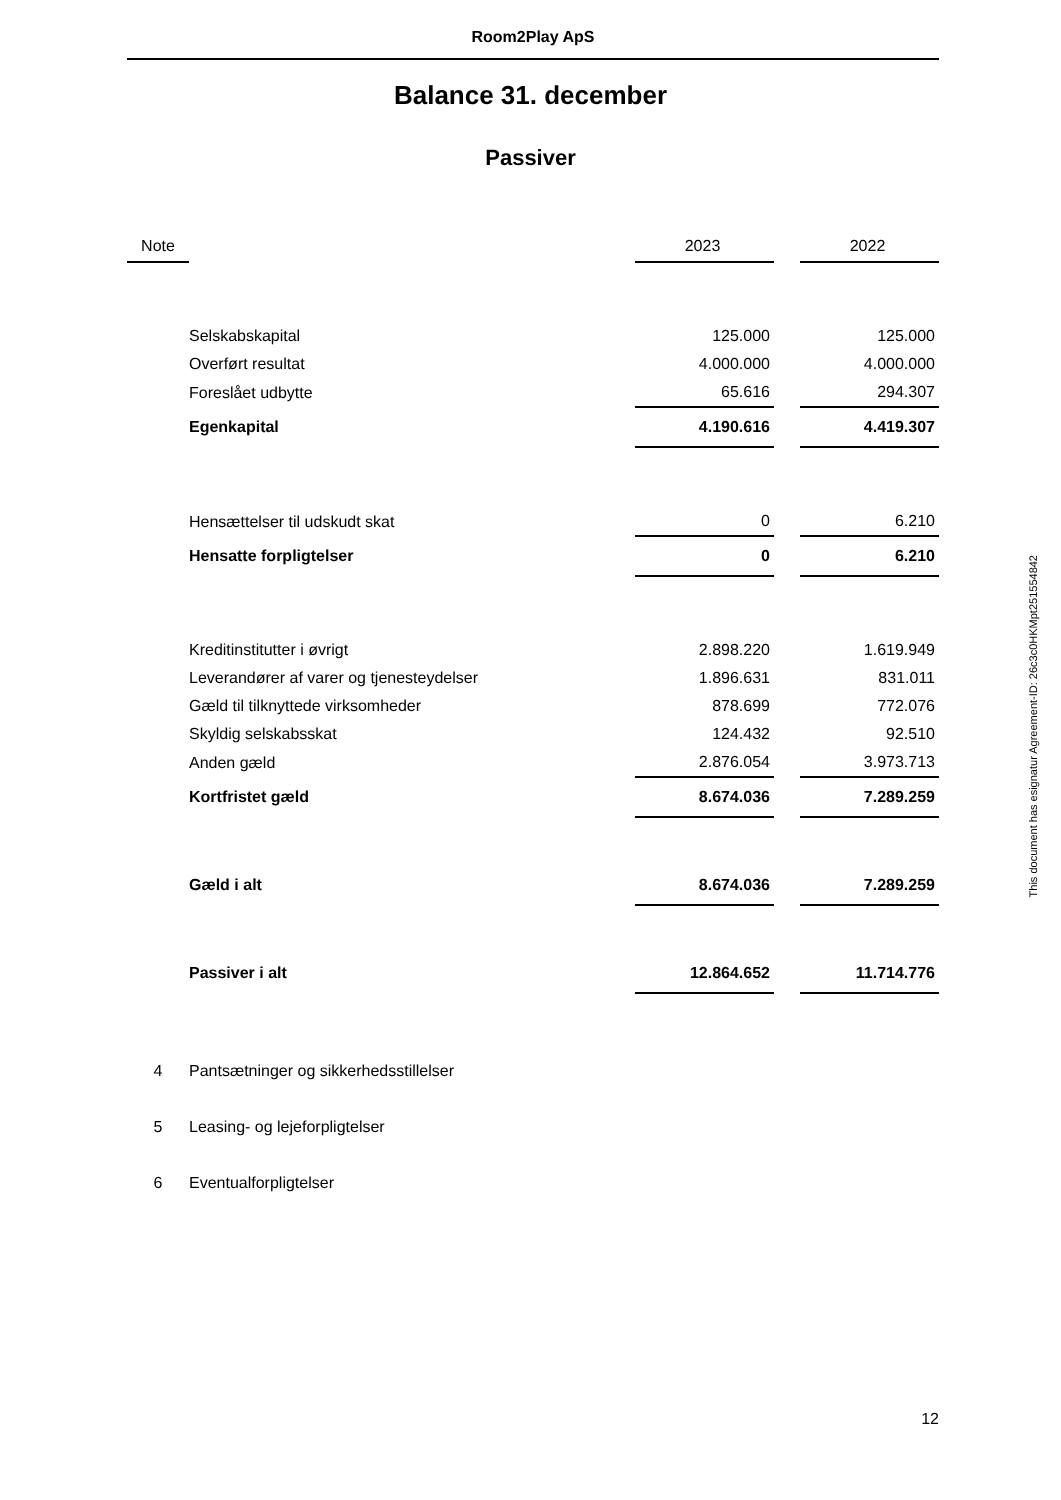Room2Play ApS
Balance 31. december
Passiver
| Note | | 2023 | | 2022 |
| --- | --- | --- | --- | --- |
| | Selskabskapital | 125.000 | | 125.000 |
| | Overført resultat | 4.000.000 | | 4.000.000 |
| | Foreslået udbytte | 65.616 | | 294.307 |
| | Egenkapital | 4.190.616 | | 4.419.307 |
| | Hensættelser til udskudt skat | 0 | | 6.210 |
| | Hensatte forpligtelser | 0 | | 6.210 |
| | Kreditinstitutter i øvrigt | 2.898.220 | | 1.619.949 |
| | Leverandører af varer og tjenesteydelser | 1.896.631 | | 831.011 |
| | Gæld til tilknyttede virksomheder | 878.699 | | 772.076 |
| | Skyldig selskabsskat | 124.432 | | 92.510 |
| | Anden gæld | 2.876.054 | | 3.973.713 |
| | Kortfristet gæld | 8.674.036 | | 7.289.259 |
| | Gæld i alt | 8.674.036 | | 7.289.259 |
| | Passiver i alt | 12.864.652 | | 11.714.776 |
| 4 | Pantsætninger og sikkerhedsstillelser | | | |
| 5 | Leasing- og lejeforpligtelser | | | |
| 6 | Eventualforpligtelser | | | |
This document has esignatur Agreement-ID: 26c3c0HKMpt251554842
12